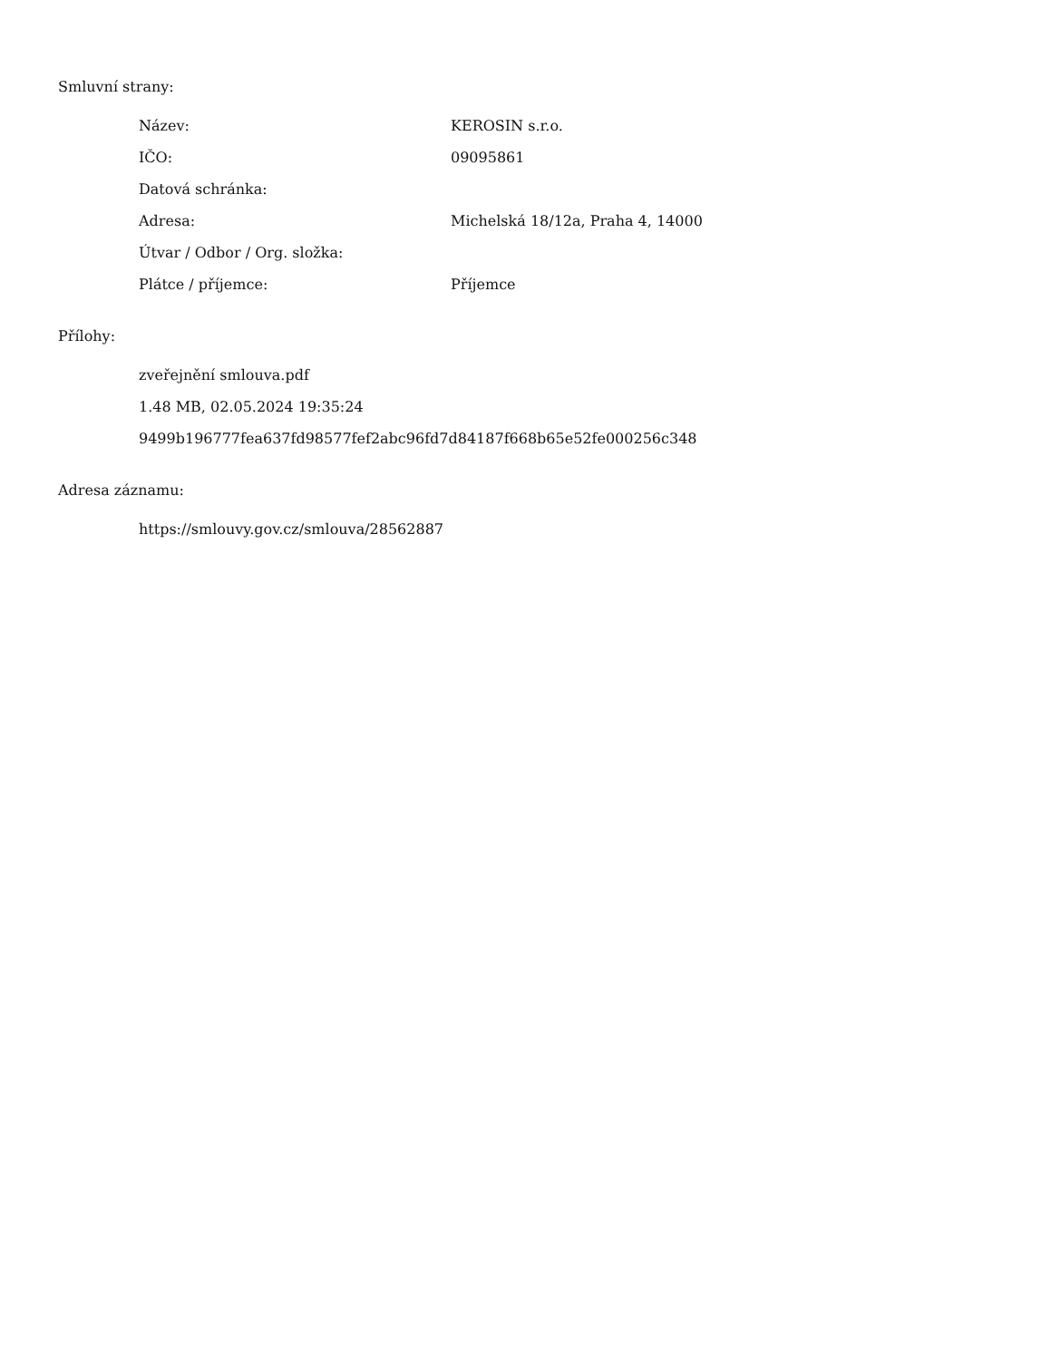Smluvní strany:
| Název: | KEROSIN s.r.o. |
| IČO: | 09095861 |
| Datová schránka: | |
| Adresa: | Michelská 18/12a, Praha 4, 14000 |
| Útvar / Odbor / Org. složka: | |
| Plátce / příjemce: | Příjemce |
Přílohy:
zveřejnění smlouva.pdf
1.48 MB, 02.05.2024 19:35:24
9499b196777fea637fd98577fef2abc96fd7d84187f668b65e52fe000256c348
Adresa záznamu:
https://smlouvy.gov.cz/smlouva/28562887